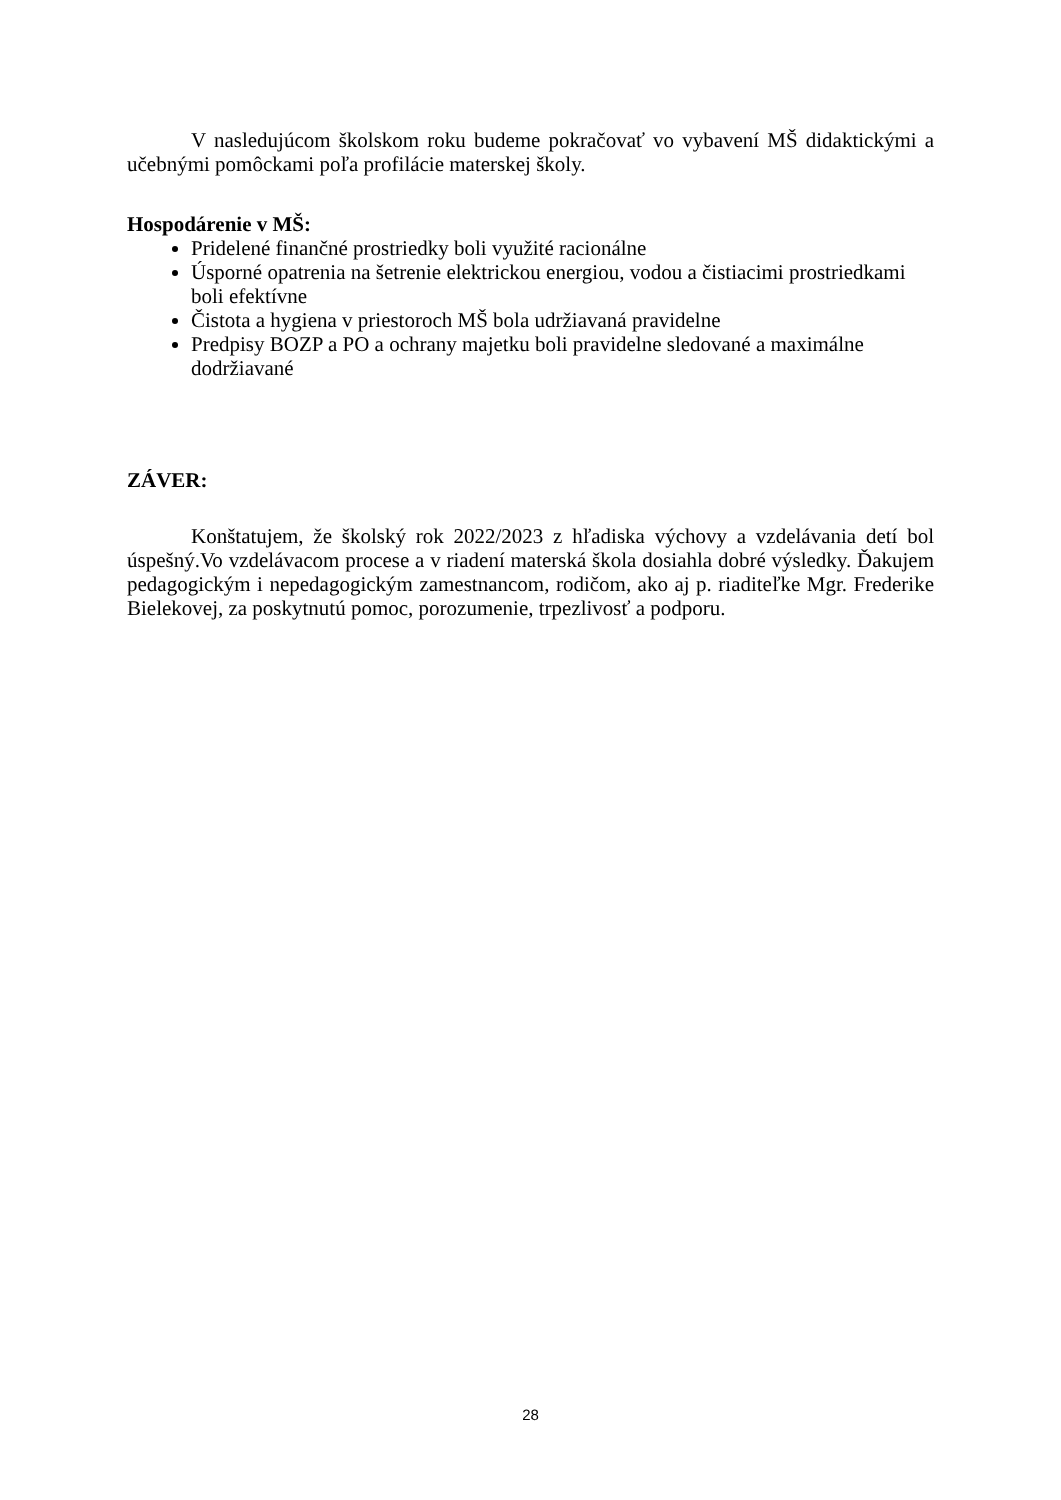V nasledujúcom školskom roku budeme pokračovať vo vybavení MŠ didaktickými a učebnými pomôckami poľa profilácie materskej školy.
Hospodárenie v MŠ:
Pridelené finančné prostriedky boli využité racionálne
Úsporné opatrenia na šetrenie elektrickou energiou, vodou a čistiacimi prostriedkami boli efektívne
Čistota a hygiena v priestoroch MŠ bola udržiavaná pravidelne
Predpisy BOZP a PO a ochrany majetku boli pravidelne sledované a maximálne dodržiavané
ZÁVER:
Konštatujem, že školský rok 2022/2023 z hľadiska výchovy a vzdelávania detí bol úspešný.Vo vzdelávacom procese a v riadení materská škola dosiahla dobré výsledky. Ďakujem pedagogickým i nepedagogickým zamestnancom, rodičom, ako aj p. riaditeľke Mgr. Frederike Bielekovej, za poskytnutú pomoc, porozumenie, trpezlivosť a podporu.
28